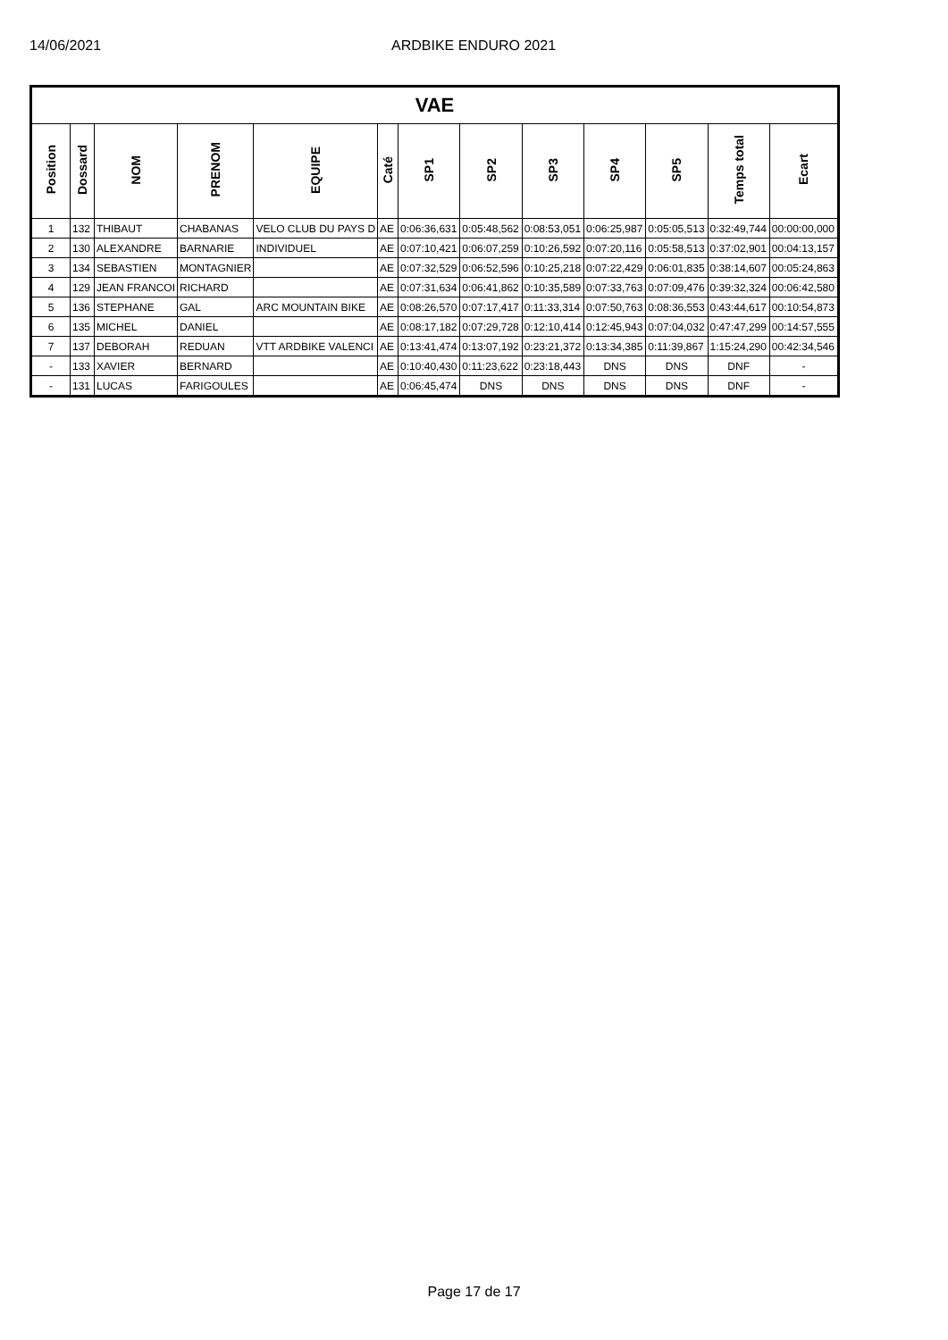14/06/2021 ARDBIKE ENDURO 2021
| VAE | | | | | | | | | | | | |
| Position | Dossard | NOM | PRENOM | EQUIPE | Caté | SP1 | SP2 | SP3 | SP4 | SP5 | Temps total | Ecart |
| 1 | 132 | THIBAUT | CHABANAS | VELO CLUB DU PAYS D | AE | 0:06:36,631 | 0:05:48,562 | 0:08:53,051 | 0:06:25,987 | 0:05:05,513 | 0:32:49,744 | 00:00:00,000 |
| 2 | 130 | ALEXANDRE | BARNARIE | INDIVIDUEL | AE | 0:07:10,421 | 0:06:07,259 | 0:10:26,592 | 0:07:20,116 | 0:05:58,513 | 0:37:02,901 | 00:04:13,157 |
| 3 | 134 | SEBASTIEN | MONTAGNIER | | AE | 0:07:32,529 | 0:06:52,596 | 0:10:25,218 | 0:07:22,429 | 0:06:01,835 | 0:38:14,607 | 00:05:24,863 |
| 4 | 129 | JEAN FRANCOI | RICHARD | | AE | 0:07:31,634 | 0:06:41,862 | 0:10:35,589 | 0:07:33,763 | 0:07:09,476 | 0:39:32,324 | 00:06:42,580 |
| 5 | 136 | STEPHANE | GAL | ARC MOUNTAIN BIKE | AE | 0:08:26,570 | 0:07:17,417 | 0:11:33,314 | 0:07:50,763 | 0:08:36,553 | 0:43:44,617 | 00:10:54,873 |
| 6 | 135 | MICHEL | DANIEL | | AE | 0:08:17,182 | 0:07:29,728 | 0:12:10,414 | 0:12:45,943 | 0:07:04,032 | 0:47:47,299 | 00:14:57,555 |
| 7 | 137 | DEBORAH | REDUAN | VTT ARDBIKE VALENCI | AE | 0:13:41,474 | 0:13:07,192 | 0:23:21,372 | 0:13:34,385 | 0:11:39,867 | 1:15:24,290 | 00:42:34,546 |
| - | 133 | XAVIER | BERNARD | | AE | 0:10:40,430 | 0:11:23,622 | 0:23:18,443 | DNS | DNS | DNF | - |
| - | 131 | LUCAS | FARIGOULES | | AE | 0:06:45,474 | DNS | DNS | DNS | DNS | DNF | - |
Page 17 de 17